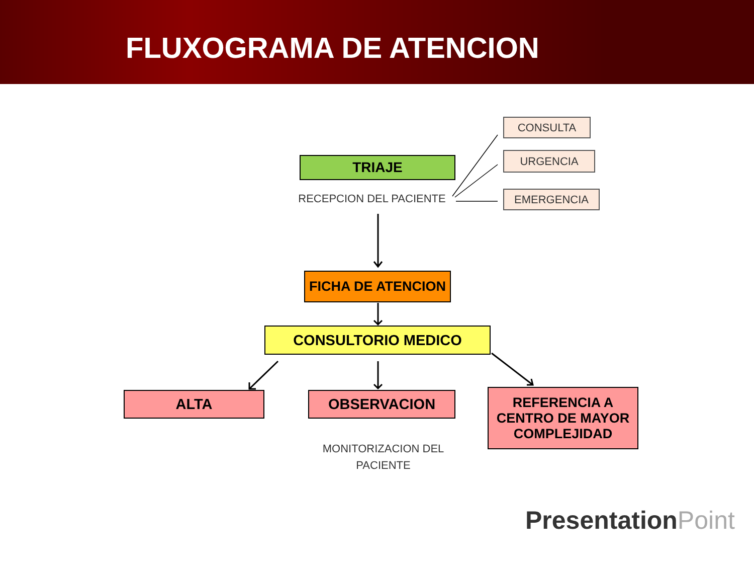FLUXOGRAMA DE ATENCION
CONSULTA
URGENCIA
EMERGENCIA
TRIAJE
RECEPCION DEL PACIENTE
FICHA DE ATENCION
CONSULTORIO MEDICO
ALTA OBSERVACION
REFERENCIA A
CENTRO DE MAYOR
COMPLEJIDAD
MONITORIZACION DEL
PACIENTE
PresentationPoint